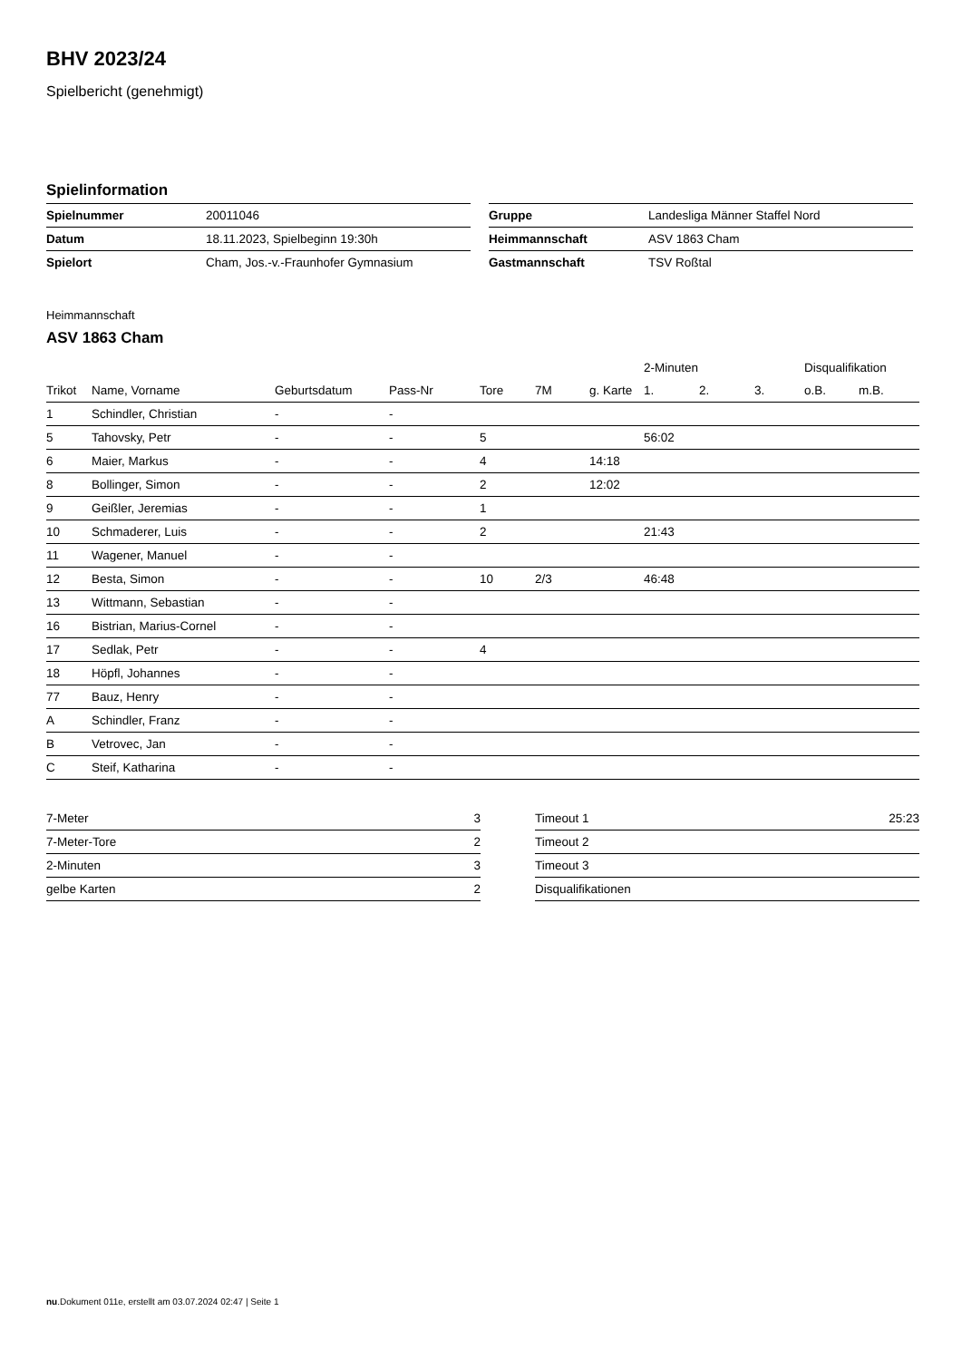BHV 2023/24
Spielbericht (genehmigt)
Spielinformation
| Spielnummer | 20011046 |
| Datum | 18.11.2023, Spielbeginn 19:30h |
| Spielort | Cham, Jos.-v.-Fraunhofer Gymnasium |
| Gruppe | Landesliga Männer Staffel Nord |
| Heimmannschaft | ASV 1863 Cham |
| Gastmannschaft | TSV Roßtal |
Heimmannschaft
ASV 1863 Cham
| | | | | | | | 2-Minuten | | | Disqualifikation | |
| --- | --- | --- | --- | --- | --- | --- | --- | --- | --- | --- | --- |
| Trikot | Name, Vorname | Geburtsdatum | Pass-Nr | Tore | 7M | g. Karte | 1. | 2. | 3. | o.B. | m.B. |
| 1 | Schindler, Christian | - | - | | | | | | | | |
| 5 | Tahovsky, Petr | - | - | 5 | | | 56:02 | | | | |
| 6 | Maier, Markus | - | - | 4 | | 14:18 | | | | | |
| 8 | Bollinger, Simon | - | - | 2 | | 12:02 | | | | | |
| 9 | Geißler, Jeremias | - | - | 1 | | | | | | | |
| 10 | Schmaderer, Luis | - | - | 2 | | | 21:43 | | | | |
| 11 | Wagener, Manuel | - | - | | | | | | | | |
| 12 | Besta, Simon | - | - | 10 | 2/3 | | 46:48 | | | | |
| 13 | Wittmann, Sebastian | - | - | | | | | | | | |
| 16 | Bistrian, Marius-Cornel | - | - | | | | | | | | |
| 17 | Sedlak, Petr | - | - | 4 | | | | | | | |
| 18 | Höpfl, Johannes | - | - | | | | | | | | |
| 77 | Bauz, Henry | - | - | | | | | | | | |
| A | Schindler, Franz | - | - | | | | | | | | |
| B | Vetrovec, Jan | - | - | | | | | | | | |
| C | Steif, Katharina | - | - | | | | | | | | |
| 7-Meter | 3 |
| 7-Meter-Tore | 2 |
| 2-Minuten | 3 |
| gelbe Karten | 2 |
| Timeout 1 | 25:23 |
| Timeout 2 | |
| Timeout 3 | |
| Disqualifikationen | |
nu.Dokument 011e, erstellt am 03.07.2024 02:47 | Seite 1